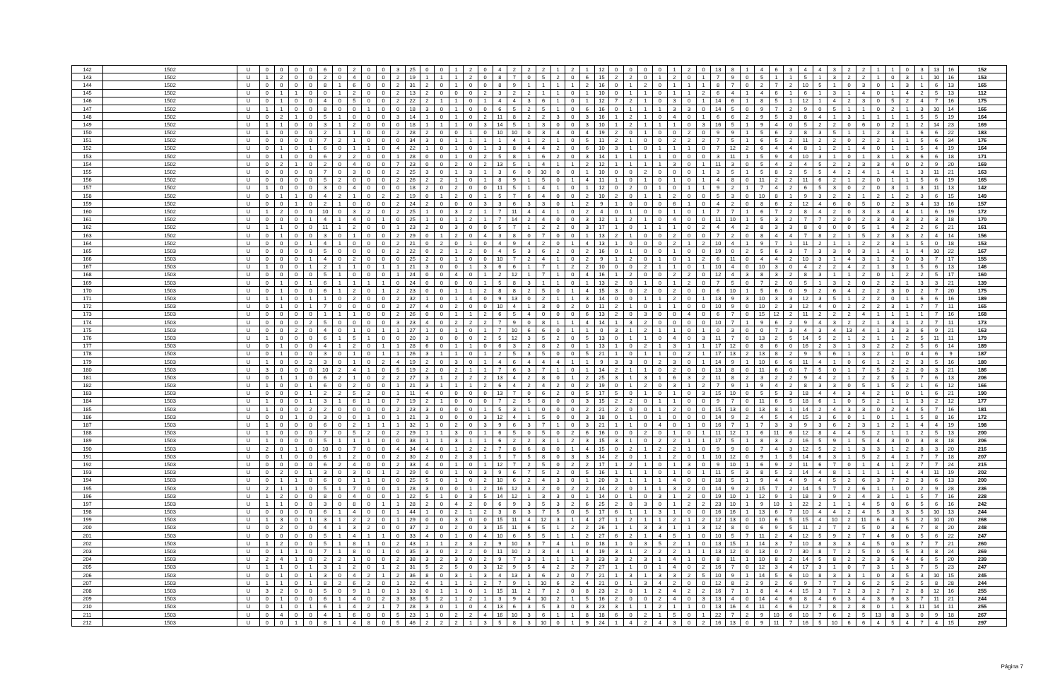| 142 | 1502 | U | 0 | 0 | 0 | 0 | 6 | 0 | 2 | 0 | 0 | 3 | 25 | 0 | 0 | 1 | 2 | 0 | 4 | 2 | 2 | 2 | 1 | 2 | 1 | 12 | 0 | 0 | 0 | 0 | 1 | 2 | 0 | 13 | 8 | 1 | 4 | 6 | 3 | 4 | 4 | 3 | 2 | 2 | 1 | 1 | 0 | 3 | 13 | 16 | 152 |
| 143 | 1502 | U | 1 | 2 | 0 | 0 | 2 | 0 | 4 | 0 | 0 | 2 | 19 | 1 | 1 | 1 | 2 | 0 | 8 | 7 | 0 | 5 | 2 | 0 | 6 | 15 | 2 | 2 | 0 | 1 | 2 | 0 | 1 | 7 | 9 | 0 | 5 | 1 | 1 | 5 | 1 | 3 | 2 | 2 | 1 | 0 | 3 | 1 | 10 | 16 | 153 |
| 144 | 1502 | U | 0 | 0 | 0 | 0 | 8 | 1 | 6 | 0 | 0 | 2 | 31 | 2 | 0 | 1 | 0 | 0 | 8 | 9 | 1 | 1 | 1 | 1 | 2 | 16 | 0 | 1 | 2 | 0 | 1 | 1 | 1 | 8 | 7 | 0 | 2 | 7 | 2 | 10 | 5 | 1 | 0 | 3 | 0 | 1 | 3 | 1 | 6 | 13 | 165 |
| 145 | 1502 | U | 0 | 1 | 1 | 0 | 0 | 1 | 2 | 0 | 0 | 2 | 13 | 2 | 0 | 0 | 0 | 2 | 3 | 2 | 2 | 1 | 1 | 0 | 1 | 10 | 0 | 1 | 1 | 0 | 1 | 1 | 2 | 6 | 4 | 1 | 4 | 6 | 1 | 6 | 1 | 3 | 1 | 4 | 0 | 1 | 4 | 2 | 5 | 13 | 112 |
| 146 | 1502 | U | 0 | 1 | 0 | 0 | 4 | 0 | 5 | 0 | 0 | 2 | 22 | 2 | 1 | 1 | 0 | 1 | 4 | 4 | 3 | 6 | 1 | 0 | 1 | 12 | 7 | 2 | 1 | 0 | 3 | 0 | 1 | 14 | 6 | 1 | 8 | 5 | 1 | 12 | 1 | 4 | 2 | 3 | 0 | 5 | 2 | 4 | 7 | 16 | 175 |
| 147 | 1502 | U | 1 | 1 | 0 | 0 | 8 | 0 | 0 | 1 | 0 | 0 | 18 | 3 | 0 | 1 | 0 | 0 | 6 | 5 | 2 | 5 | 1 | 0 | 6 | 16 | 0 | 1 | 1 | 1 | 3 | 3 | 0 | 14 | 5 | 0 | 9 | 7 | 2 | 9 | 0 | 5 | 1 | 1 | 0 | 2 | 1 | 3 | 10 | 14 | 166 |
| 148 | 1502 | U | 0 | 2 | 1 | 0 | 5 | 1 | 0 | 0 | 0 | 3 | 14 | 1 | 0 | 1 | 0 | 2 | 11 | 8 | 2 | 2 | 3 | 0 | 3 | 16 | 1 | 2 | 1 | 0 | 4 | 0 | 1 | 6 | 6 | 2 | 9 | 5 | 3 | 8 | 4 | 1 | 3 | 1 | 1 | 1 | 1 | 5 | 5 | 19 | 164 |
| 149 | 1502 | U | 1 | 1 | 0 | 0 | 3 | 1 | 2 | 0 | 0 | 0 | 18 | 1 | 1 | 1 | 0 | 3 | 14 | 5 | 1 | 3 | 0 | 0 | 3 | 10 | 1 | 2 | 1 | 1 | 1 | 0 | 3 | 16 | 5 | 1 | 9 | 4 | 0 | 5 | 2 | 2 | 0 | 6 | 0 | 2 | 1 | 2 | 14 | 23 | 169 |
| 150 | 1502 | U | 1 | 0 | 0 | 0 | 2 | 1 | 1 | 0 | 0 | 2 | 28 | 2 | 0 | 0 | 1 | 0 | 10 | 10 | 0 | 3 | 4 | 0 | 4 | 19 | 2 | 0 | 1 | 0 | 0 | 2 | 0 | 9 | 9 | 1 | 5 | 6 | 2 | 8 | 3 | 5 | 1 | 1 | 2 | 3 | 1 | 6 | 6 | 22 | 183 |
| 151 | 1502 | U | 0 | 0 | 0 | 0 | 7 | 2 | 1 | 0 | 0 | 0 | 34 | 3 | 0 | 1 | 1 | 1 | 1 | 4 | 1 | 2 | 1 | 0 | 5 | 11 | 2 | 1 | 0 | 0 | 2 | 2 | 2 | 7 | 5 | 1 | 6 | 5 | 2 | 11 | 2 | 2 | 0 | 2 | 2 | 1 | 1 | 5 | 6 | 34 | 176 |
| 152 | 1502 | U | 0 | 1 | 0 | 1 | 6 | 0 | 1 | 1 | 0 | 4 | 22 | 1 | 0 | 1 | 0 | 1 | 3 | 8 | 4 | 4 | 2 | 0 | 6 | 10 | 3 | 1 | 0 | 1 | 1 | 1 | 0 | 7 | 12 | 2 | 6 | 4 | 4 | 8 | 1 | 2 | 1 | 4 | 0 | 1 | 1 | 5 | 4 | 19 | 164 |
| 153 | 1502 | U | 0 | 1 | 0 | 0 | 6 | 2 | 2 | 0 | 0 | 1 | 28 | 0 | 0 | 1 | 0 | 2 | 5 | 8 | 1 | 6 | 2 | 0 | 3 | 14 | 1 | 1 | 1 | 1 | 0 | 0 | 0 | 3 | 11 | 1 | 5 | 9 | 4 | 10 | 3 | 1 | 0 | 1 | 3 | 1 | 3 | 6 | 6 | 18 | 171 |
| 154 | 1502 | U | 0 | 2 | 1 | 0 | 2 | 0 | 4 | 0 | 0 | 7 | 23 | 0 | 0 | 2 | 0 | 2 | 13 | 5 | 1 | 4 | 1 | 1 | 2 | 12 | 1 | 1 | 1 | 1 | 3 | 0 | 1 | 11 | 3 | 0 | 5 | 4 | 2 | 4 | 5 | 2 | 2 | 3 | 3 | 4 | 0 | 2 | 9 | 20 | 169 |
| 155 | 1502 | U | 0 | 0 | 0 | 0 | 7 | 0 | 3 | 0 | 0 | 2 | 25 | 3 | 0 | 1 | 3 | 1 | 3 | 6 | 0 | 10 | 0 | 0 | 1 | 10 | 0 | 0 | 2 | 0 | 0 | 0 | 1 | 3 | 5 | 1 | 5 | 8 | 2 | 5 | 5 | 4 | 2 | 4 | 1 | 4 | 1 | 3 | 11 | 21 | 163 |
| 156 | 1502 | U | 0 | 0 | 0 | 0 | 5 | 2 | 0 | 0 | 0 | 2 | 26 | 2 | 2 | 1 | 0 | 1 | 8 | 9 | 1 | 5 | 0 | 1 | 4 | 11 | 1 | 0 | 1 | 0 | 1 | 0 | 1 | 4 | 8 | 0 | 11 | 2 | 2 | 11 | 6 | 2 | 1 | 2 | 0 | 1 | 1 | 5 | 6 | 19 | 165 |
| 157 | 1502 | U | 1 | 0 | 0 | 0 | 3 | 0 | 4 | 0 | 0 | 0 | 18 | 2 | 0 | 2 | 0 | 0 | 11 | 5 | 1 | 4 | 1 | 0 | 1 | 12 | 0 | 2 | 0 | 1 | 0 | 1 | 1 | 9 | 2 | 1 | 7 | 4 | 2 | 6 | 5 | 3 | 0 | 2 | 0 | 3 | 1 | 3 | 11 | 13 | 142 |
| 158 | 1502 | U | 0 | 1 | 1 | 0 | 4 | 2 | 1 | 0 | 2 | 2 | 19 | 0 | 1 | 2 | 0 | 1 | 5 | 7 | 6 | 4 | 0 | 0 | 2 | 10 | 2 | 0 | 1 | 1 | 2 | 0 | 0 | 5 | 3 | 0 | 10 | 8 | 1 | 9 | 3 | 2 | 2 | 1 | 2 | 1 | 2 | 3 | 6 | 15 | 149 |
| 159 | 1502 | U | 0 | 0 | 1 | 0 | 2 | 1 | 0 | 0 | 0 | 2 | 24 | 2 | 0 | 0 | 0 | 3 | 3 | 6 | 3 | 3 | 0 | 1 | 2 | 9 | 1 | 0 | 0 | 0 | 6 | 1 | 0 | 4 | 2 | 0 | 8 | 6 | 2 | 12 | 4 | 6 | 0 | 5 | 0 | 2 | 3 | 4 | 13 | 16 | 157 |
| 160 | 1502 | U | 1 | 2 | 0 | 0 | 10 | 0 | 3 | 2 | 0 | 2 | 25 | 1 | 0 | 3 | 2 | 1 | 7 | 11 | 4 | 4 | 1 | 0 | 2 | 4 | 0 | 1 | 0 | 0 | 1 | 0 | 1 | 7 | 7 | 1 | 6 | 7 | 2 | 8 | 4 | 2 | 0 | 3 | 3 | 4 | 4 | 1 | 6 | 19 | 172 |
| 161 | 1502 | U | 0 | 0 | 0 | 1 | 4 | 1 | 4 | 0 | 1 | 0 | 25 | 1 | 0 | 1 | 2 | 1 | 7 | 14 | 2 | 4 | 0 | 0 | 3 | 12 | 1 | 2 | 1 | 0 | 4 | 0 | 0 | 11 | 10 | 1 | 5 | 3 | 2 | 7 | 7 | 2 | 0 | 2 | 3 | 0 | 3 | 2 | 3 | 18 | 170 |
| 162 | 1502 | U | 1 | 1 | 0 | 0 | 11 | 1 | 2 | 0 | 0 | 1 | 23 | 2 | 0 | 3 | 0 | 0 | 5 | 7 | 1 | 2 | 2 | 0 | 3 | 17 | 1 | 0 | 1 | 1 | 1 | 0 | 2 | 4 | 4 | 2 | 8 | 3 | 3 | 8 | 0 | 0 | 0 | 5 | 1 | 4 | 2 | 2 | 6 | 21 | 161 |
| 163 | 1502 | U | 0 | 1 | 0 | 0 | 3 | 0 | 1 | 0 | 0 | 2 | 29 | 0 | 1 | 2 | 0 | 4 | 3 | 8 | 0 | 7 | 0 | 0 | 1 | 13 | 2 | 1 | 0 | 0 | 2 | 0 | 0 | 7 | 2 | 0 | 8 | 4 | 4 | 7 | 8 | 2 | 1 | 5 | 2 | 3 | 3 | 2 | 4 | 14 | 156 |
| 164 | 1502 | U | 0 | 0 | 0 | 1 | 4 | 1 | 0 | 0 | 0 | 2 | 21 | 0 | 2 | 0 | 1 | 0 | 4 | 9 | 4 | 2 | 0 | 1 | 4 | 13 | 1 | 0 | 0 | 0 | 2 | 1 | 2 | 10 | 4 | 1 | 9 | 7 | 1 | 11 | 2 | 1 | 1 | 2 | 2 | 3 | 1 | 5 | 0 | 18 | 153 |
| 165 | 1503 | U | 0 | 0 | 0 | 0 | 5 | 0 | 0 | 0 | 0 | 2 | 22 | 0 | 2 | 1 | 2 | 0 | 4 | 5 | 3 | 6 | 2 | 0 | 2 | 16 | 0 | 1 | 0 | 0 | 1 | 0 | 0 | 19 | 0 | 2 | 5 | 6 | 3 | 7 | 3 | 3 | 0 | 3 | 1 | 4 | 1 | 4 | 10 | 22 | 167 |
| 166 | 1503 | U | 0 | 0 | 0 | 1 | 4 | 0 | 2 | 0 | 0 | 0 | 25 | 2 | 0 | 1 | 0 | 0 | 10 | 7 | 2 | 4 | 1 | 0 | 2 | 9 | 1 | 2 | 0 | 1 | 0 | 1 | 2 | 6 | 11 | 0 | 4 | 4 | 2 | 10 | 3 | 1 | 4 | 3 | 1 | 2 | 0 | 3 | 7 | 17 | 155 |
| 167 | 1503 | U | 1 | 0 | 0 | 1 | 2 | 1 | 1 | 0 | 1 | 1 | 21 | 3 | 0 | 0 | 1 | 3 | 6 | 6 | 1 | 7 | 1 | 2 | 2 | 10 | 0 | 0 | 2 | 1 | 1 | 0 | 1 | 10 | 4 | 0 | 10 | 3 | 0 | 4 | 2 | 2 | 4 | 2 | 1 | 3 | 1 | 5 | 6 | 13 | 146 |
| 168 | 1503 | U | 0 | 0 | 0 | 0 | 5 | 1 | 0 | 0 | 0 | 1 | 24 | 0 | 0 | 4 | 0 | 1 | 2 | 12 | 1 | 7 | 1 | 0 | 4 | 16 | 1 | 2 | 0 | 0 | 2 | 2 | 0 | 12 | 4 | 3 | 8 | 3 | 2 | 8 | 3 | 1 | 1 | 2 | 0 | 1 | 2 | 2 | 5 | 17 | 160 |
| 169 | 1503 | U | 0 | 1 | 0 | 1 | 6 | 1 | 1 | 1 | 1 | 0 | 24 | 0 | 0 | 0 | 0 | 1 | 5 | 8 | 3 | 1 | 1 | 0 | 1 | 13 | 2 | 0 | 1 | 0 | 1 | 2 | 0 | 7 | 5 | 0 | 7 | 2 | 0 | 5 | 1 | 3 | 2 | 0 | 2 | 2 | 1 | 3 | 3 | 21 | 139 |
| 170 | 1503 | U | 0 | 1 | 0 | 0 | 6 | 1 | 2 | 0 | 1 | 2 | 23 | 0 | 0 | 1 | 1 | 2 | 8 | 8 | 2 | 5 | 0 | 1 | 4 | 15 | 3 | 0 | 2 | 0 | 2 | 0 | 0 | 6 | 10 | 1 | 5 | 6 | 0 | 9 | 2 | 6 | 4 | 2 | 2 | 3 | 0 | 2 | 7 | 20 | 175 |
| 171 | 1503 | U | 1 | 1 | 0 | 1 | 1 | 0 | 2 | 0 | 0 | 2 | 32 | 1 | 0 | 1 | 4 | 0 | 9 | 13 | 0 | 2 | 1 | 1 | 3 | 14 | 0 | 0 | 1 | 1 | 2 | 0 | 1 | 13 | 9 | 3 | 10 | 3 | 3 | 12 | 3 | 5 | 1 | 2 | 2 | 0 | 1 | 6 | 6 | 16 | 189 |
| 172 | 1503 | U | 0 | 1 | 0 | 1 | 7 | 0 | 0 | 0 | 0 | 2 | 27 | 4 | 0 | 2 | 0 | 0 | 10 | 4 | 1 | 3 | 0 | 2 | 0 | 11 | 2 | 1 | 0 | 1 | 1 | 0 | 0 | 10 | 9 | 0 | 10 | 2 | 3 | 12 | 4 | 0 | 2 | 2 | 2 | 3 | 1 | 7 | 7 | 11 | 165 |
| 173 | 1503 | U | 0 | 0 | 0 | 0 | 1 | 1 | 1 | 0 | 0 | 2 | 26 | 0 | 0 | 1 | 1 | 2 | 6 | 5 | 4 | 0 | 0 | 0 | 6 | 13 | 2 | 0 | 3 | 0 | 0 | 4 | 0 | 6 | 7 | 0 | 15 | 12 | 2 | 11 | 2 | 2 | 2 | 4 | 1 | 1 | 1 | 1 | 7 | 16 | 168 |
| 174 | 1503 | U | 0 | 0 | 0 | 2 | 5 | 0 | 0 | 0 | 0 | 3 | 23 | 4 | 0 | 2 | 2 | 2 | 7 | 9 | 0 | 8 | 1 | 1 | 4 | 14 | 1 | 3 | 2 | 0 | 0 | 0 | 0 | 10 | 7 | 1 | 9 | 6 | 2 | 9 | 4 | 3 | 2 | 2 | 1 | 3 | 1 | 2 | 7 | 11 | 173 |
| 175 | 1503 | U | 0 | 0 | 2 | 0 | 4 | 0 | 1 | 0 | 1 | 1 | 27 | 1 | 0 | 1 | 0 | 1 | 7 | 10 | 6 | 6 | 0 | 1 | 1 | 0 | 3 | 1 | 2 | 1 | 1 | 0 | 1 | 0 | 3 | 0 | 0 | 7 | 3 | 4 | 3 | 4 | 13 | 4 | 1 | 3 | 3 | 6 | 9 | 21 | 163 |
| 176 | 1503 | U | 1 | 0 | 0 | 0 | 6 | 1 | 5 | 1 | 0 | 0 | 20 | 3 | 0 | 0 | 0 | 2 | 5 | 12 | 3 | 5 | 2 | 0 | 5 | 13 | 0 | 1 | 1 | 0 | 4 | 0 | 3 | 11 | 7 | 0 | 13 | 2 | 5 | 14 | 5 | 2 | 1 | 2 | 1 | 1 | 2 | 5 | 11 | 11 | 179 |
| 177 | 1503 | U | 0 | 1 | 0 | 0 | 4 | 1 | 2 | 0 | 1 | 1 | 28 | 6 | 0 | 1 | 1 | 0 | 6 | 3 | 2 | 8 | 2 | 0 | 1 | 13 | 1 | 0 | 2 | 1 | 3 | 1 | 1 | 17 | 12 | 0 | 8 | 6 | 0 | 16 | 2 | 3 | 1 | 3 | 2 | 2 | 2 | 5 | 6 | 14 | 189 |
| 178 | 1503 | U | 0 | 1 | 0 | 0 | 3 | 0 | 1 | 0 | 1 | 1 | 26 | 3 | 1 | 1 | 0 | 1 | 2 | 5 | 3 | 5 | 0 | 0 | 5 | 21 | 1 | 0 | 1 | 1 | 0 | 2 | 1 | 17 | 13 | 2 | 13 | 8 | 2 | 9 | 5 | 6 | 1 | 3 | 2 | 1 | 0 | 4 | 6 | 9 | 187 |
| 179 | 1503 | U | 1 | 0 | 0 | 2 | 3 | 0 | 1 | 0 | 2 | 4 | 19 | 2 | 0 | 3 | 0 | 1 | 4 | 6 | 4 | 4 | 4 | 1 | 1 | 9 | 3 | 3 | 0 | 2 | 3 | 0 | 1 | 14 | 9 | 1 | 10 | 6 | 6 | 11 | 4 | 1 | 0 | 6 | 1 | 2 | 2 | 3 | 5 | 16 | 180 |
| 180 | 1503 | U | 3 | 0 | 0 | 0 | 10 | 2 | 4 | 1 | 0 | 5 | 19 | 2 | 0 | 2 | 1 | 1 | 7 | 6 | 3 | 7 | 1 | 0 | 1 | 14 | 2 | 1 | 1 | 0 | 2 | 0 | 0 | 13 | 8 | 0 | 11 | 6 | 0 | 7 | 5 | 0 | 1 | 7 | 5 | 2 | 2 | 0 | 3 | 21 | 186 |
| 181 | 1503 | U | 0 | 1 | 1 | 0 | 6 | 2 | 1 | 0 | 2 | 2 | 27 | 3 | 1 | 2 | 2 | 2 | 13 | 4 | 2 | 8 | 0 | 1 | 2 | 25 | 3 | 1 | 3 | 1 | 6 | 3 | 2 | 11 | 8 | 2 | 3 | 2 | 2 | 9 | 4 | 2 | 1 | 2 | 2 | 5 | 1 | 7 | 6 | 13 | 206 |
| 182 | 1503 | U | 1 | 0 | 0 | 1 | 6 | 0 | 2 | 0 | 0 | 1 | 21 | 3 | 1 | 1 | 1 | 2 | 6 | 4 | 2 | 4 | 2 | 0 | 2 | 19 | 0 | 1 | 2 | 0 | 3 | 1 | 2 | 7 | 9 | 1 | 9 | 4 | 2 | 8 | 3 | 3 | 0 | 5 | 1 | 5 | 2 | 1 | 6 | 12 | 166 |
| 183 | 1503 | U | 0 | 0 | 0 | 1 | 2 | 2 | 5 | 2 | 0 | 1 | 11 | 4 | 0 | 0 | 0 | 0 | 13 | 7 | 0 | 6 | 2 | 0 | 5 | 17 | 5 | 0 | 1 | 0 | 1 | 0 | 3 | 15 | 10 | 0 | 5 | 5 | 3 | 18 | 4 | 4 | 3 | 4 | 2 | 1 | 0 | 1 | 6 | 21 | 190 |
| 184 | 1503 | U | 1 | 0 | 0 | 1 | 3 | 1 | 6 | 1 | 0 | 7 | 19 | 2 | 1 | 0 | 0 | 0 | 7 | 2 | 5 | 8 | 0 | 0 | 3 | 15 | 2 | 2 | 0 | 1 | 1 | 0 | 0 | 9 | 7 | 0 | 11 | 6 | 5 | 18 | 6 | 1 | 0 | 5 | 2 | 1 | 1 | 3 | 2 | 12 | 177 |
| 185 | 1503 | U | 1 | 0 | 0 | 2 | 2 | 0 | 0 | 0 | 0 | 2 | 23 | 3 | 0 | 0 | 0 | 1 | 5 | 3 | 1 | 0 | 0 | 0 | 2 | 21 | 2 | 0 | 0 | 1 | 2 | 0 | 0 | 15 | 13 | 0 | 13 | 8 | 1 | 14 | 2 | 4 | 3 | 3 | 0 | 2 | 4 | 5 | 7 | 16 | 181 |
| 186 | 1503 | U | 0 | 0 | 1 | 0 | 3 | 0 | 0 | 1 | 0 | 1 | 21 | 3 | 0 | 0 | 0 | 3 | 12 | 4 | 1 | 5 | 0 | 0 | 3 | 18 | 0 | 1 | 0 | 1 | 0 | 0 | 0 | 14 | 9 | 2 | 4 | 5 | 4 | 15 | 3 | 6 | 0 | 1 | 0 | 1 | 1 | 5 | 8 | 16 | 172 |
| 187 | 1503 | U | 1 | 0 | 0 | 0 | 6 | 0 | 2 | 1 | 1 | 1 | 32 | 1 | 0 | 2 | 0 | 3 | 9 | 6 | 3 | 7 | 1 | 0 | 3 | 21 | 1 | 1 | 0 | 4 | 0 | 1 | 0 | 16 | 7 | 1 | 7 | 3 | 3 | 9 | 3 | 6 | 2 | 3 | 1 | 2 | 1 | 4 | 4 | 19 | 198 |
| 188 | 1503 | U | 1 | 0 | 0 | 0 | 7 | 0 | 5 | 2 | 0 | 2 | 29 | 1 | 1 | 3 | 0 | 1 | 6 | 5 | 0 | 5 | 0 | 2 | 6 | 16 | 0 | 0 | 2 | 0 | 1 | 0 | 1 | 11 | 12 | 1 | 6 | 11 | 6 | 12 | 8 | 4 | 4 | 5 | 2 | 1 | 1 | 2 | 5 | 13 | 200 |
| 189 | 1503 | U | 1 | 0 | 0 | 0 | 5 | 1 | 1 | 1 | 0 | 0 | 38 | 1 | 1 | 3 | 1 | 1 | 6 | 2 | 2 | 3 | 1 | 2 | 3 | 15 | 3 | 1 | 0 | 2 | 2 | 1 | 1 | 17 | 5 | 1 | 8 | 3 | 2 | 16 | 5 | 9 | 1 | 5 | 4 | 3 | 0 | 3 | 8 | 18 | 206 |
| 190 | 1503 | U | 2 | 0 | 1 | 0 | 10 | 0 | 7 | 0 | 0 | 4 | 34 | 4 | 0 | 1 | 2 | 2 | 7 | 8 | 6 | 8 | 0 | 1 | 4 | 15 | 0 | 2 | 1 | 2 | 2 | 1 | 0 | 9 | 9 | 0 | 7 | 4 | 3 | 12 | 5 | 2 | 1 | 3 | 3 | 1 | 2 | 8 | 3 | 20 | 216 |
| 191 | 1503 | U | 0 | 1 | 0 | 0 | 6 | 1 | 2 | 0 | 0 | 2 | 30 | 2 | 0 | 2 | 3 | 1 | 5 | 7 | 5 | 8 | 0 | 3 | 3 | 14 | 2 | 0 | 1 | 1 | 2 | 0 | 1 | 10 | 12 | 0 | 9 | 1 | 5 | 14 | 6 | 3 | 1 | 5 | 2 | 4 | 1 | 7 | 7 | 18 | 207 |
| 192 | 1503 | U | 0 | 0 | 0 | 0 | 6 | 2 | 4 | 0 | 0 | 2 | 33 | 4 | 0 | 1 | 0 | 1 | 12 | 7 | 2 | 5 | 0 | 2 | 2 | 17 | 1 | 2 | 1 | 0 | 1 | 3 | 0 | 9 | 10 | 1 | 6 | 9 | 2 | 11 | 6 | 7 | 0 | 1 | 4 | 1 | 2 | 7 | 7 | 24 | 215 |
| 193 | 1503 | U | 0 | 2 | 0 | 1 | 3 | 0 | 3 | 0 | 1 | 2 | 29 | 0 | 0 | 1 | 0 | 3 | 9 | 6 | 7 | 5 | 2 | 0 | 5 | 16 | 1 | 1 | 1 | 0 | 1 | 0 | 1 | 11 | 5 | 3 | 8 | 5 | 2 | 14 | 4 | 8 | 1 | 1 | 1 | 1 | 4 | 4 | 11 | 19 | 202 |
| 194 | 1503 | U | 0 | 1 | 1 | 0 | 6 | 0 | 1 | 1 | 0 | 0 | 25 | 5 | 0 | 1 | 0 | 2 | 10 | 6 | 2 | 4 | 3 | 0 | 1 | 20 | 3 | 1 | 1 | 1 | 4 | 0 | 0 | 18 | 5 | 1 | 9 | 4 | 4 | 9 | 4 | 5 | 2 | 6 | 3 | 7 | 2 | 3 | 6 | 13 | 200 |
| 195 | 1503 | U | 2 | 1 | 1 | 0 | 5 | 1 | 7 | 0 | 0 | 1 | 28 | 3 | 0 | 0 | 1 | 2 | 16 | 12 | 3 | 2 | 0 | 2 | 2 | 14 | 2 | 0 | 1 | 1 | 3 | 2 | 0 | 14 | 9 | 2 | 15 | 7 | 2 | 14 | 5 | 7 | 2 | 6 | 1 | 1 | 0 | 2 | 9 | 28 | 236 |
| 196 | 1503 | U | 1 | 2 | 0 | 0 | 8 | 0 | 4 | 0 | 0 | 1 | 22 | 5 | 1 | 0 | 3 | 5 | 14 | 12 | 1 | 3 | 3 | 0 | 1 | 14 | 0 | 1 | 0 | 3 | 1 | 2 | 0 | 19 | 10 | 1 | 12 | 9 | 1 | 18 | 3 | 9 | 2 | 4 | 3 | 1 | 1 | 5 | 7 | 16 | 228 |
| 197 | 1503 | U | 1 | 1 | 0 | 0 | 3 | 0 | 8 | 0 | 1 | 1 | 28 | 2 | 0 | 4 | 2 | 0 | 6 | 9 | 3 | 5 | 3 | 2 | 6 | 25 | 2 | 0 | 3 | 0 | 1 | 2 | 2 | 23 | 10 | 1 | 9 | 10 | 1 | 22 | 2 | 1 | 1 | 4 | 5 | 0 | 6 | 5 | 6 | 16 | 242 |
| 198 | 1503 | U | 0 | 0 | 0 | 0 | 6 | 1 | 4 | 0 | 0 | 1 | 44 | 1 | 0 | 2 | 1 | 2 | 3 | 8 | 3 | 7 | 5 | 0 | 5 | 17 | 6 | 1 | 1 | 3 | 1 | 0 | 0 | 16 | 16 | 1 | 13 | 6 | 7 | 10 | 4 | 4 | 2 | 4 | 5 | 3 | 3 | 5 | 10 | 13 | 244 |
| 199 | 1503 | U | 1 | 3 | 0 | 1 | 3 | 1 | 2 | 2 | 0 | 1 | 29 | 0 | 0 | 3 | 0 | 0 | 15 | 11 | 4 | 12 | 3 | 1 | 4 | 27 | 1 | 2 | 1 | 1 | 2 | 1 | 2 | 12 | 13 | 0 | 10 | 6 | 5 | 15 | 4 | 10 | 2 | 11 | 6 | 4 | 5 | 2 | 10 | 20 | 268 |
| 200 | 1503 | U | 0 | 2 | 0 | 0 | 4 | 1 | 3 | 2 | 0 | 0 | 37 | 2 | 0 | 2 | 0 | 3 | 15 | 11 | 6 | 5 | 1 | 2 | 2 | 26 | 1 | 1 | 3 | 3 | 1 | 1 | 3 | 12 | 8 | 0 | 6 | 9 | 5 | 11 | 2 | 7 | 2 | 5 | 0 | 3 | 6 | 7 | 8 | 20 | 248 |
| 201 | 1503 | U | 0 | 0 | 0 | 0 | 5 | 1 | 4 | 1 | 1 | 0 | 33 | 4 | 0 | 1 | 0 | 4 | 10 | 6 | 5 | 5 | 1 | 1 | 2 | 27 | 6 | 2 | 1 | 4 | 5 | 1 | 0 | 10 | 5 | 7 | 11 | 2 | 4 | 12 | 5 | 9 | 2 | 7 | 4 | 6 | 0 | 5 | 6 | 22 | 247 |
| 202 | 1503 | U | 1 | 2 | 0 | 0 | 5 | 1 | 8 | 1 | 0 | 2 | 43 | 1 | 1 | 2 | 3 | 2 | 9 | 10 | 3 | 7 | 4 | 1 | 0 | 18 | 1 | 0 | 3 | 5 | 2 | 1 | 0 | 13 | 15 | 1 | 14 | 3 | 7 | 10 | 8 | 3 | 3 | 4 | 5 | 0 | 3 | 7 | 7 | 21 | 260 |
| 203 | 1503 | U | 0 | 1 | 1 | 0 | 7 | 1 | 8 | 0 | 1 | 0 | 35 | 3 | 0 | 2 | 2 | 0 | 11 | 10 | 2 | 3 | 4 | 1 | 4 | 19 | 3 | 1 | 2 | 2 | 2 | 1 | 1 | 13 | 12 | 0 | 13 | 0 | 7 | 30 | 8 | 7 | 2 | 5 | 0 | 5 | 5 | 3 | 8 | 24 | 269 |
| 204 | 1503 | U | 2 | 4 | 1 | 0 | 2 | 2 | 1 | 0 | 0 | 2 | 38 | 3 | 2 | 3 | 0 | 2 | 9 | 7 | 3 | 1 | 1 | 1 | 3 | 23 | 3 | 2 | 3 | 1 | 4 | 1 | 0 | 8 | 11 | 1 | 10 | 8 | 2 | 14 | 5 | 8 | 2 | 2 | 3 | 6 | 4 | 6 | 5 | 20 | 239 |
| 205 | 1503 | U | 1 | 1 | 0 | 1 | 3 | 1 | 2 | 0 | 1 | 2 | 31 | 5 | 2 | 5 | 0 | 3 | 12 | 9 | 5 | 4 | 2 | 2 | 7 | 27 | 1 | 1 | 0 | 1 | 4 | 0 | 2 | 16 | 7 | 0 | 12 | 3 | 4 | 17 | 3 | 1 | 0 | 7 | 3 | 1 | 3 | 7 | 5 | 23 | 247 |
| 206 | 1503 | U | 0 | 1 | 0 | 1 | 3 | 0 | 4 | 2 | 1 | 2 | 36 | 8 | 0 | 3 | 1 | 3 | 4 | 13 | 3 | 6 | 2 | 0 | 7 | 21 | 1 | 3 | 1 | 3 | 3 | 2 | 5 | 10 | 9 | 1 | 14 | 5 | 6 | 10 | 8 | 3 | 3 | 1 | 0 | 3 | 5 | 3 | 10 | 15 | 245 |
| 207 | 1503 | U | 1 | 1 | 0 | 1 | 8 | 2 | 6 | 2 | 0 | 1 | 22 | 4 | 1 | 1 | 1 | 2 | 7 | 9 | 1 | 10 | 6 | 2 | 4 | 21 | 0 | 1 | 3 | 4 | 2 | 0 | 0 | 12 | 8 | 2 | 9 | 2 | 6 | 9 | 7 | 7 | 3 | 6 | 2 | 5 | 2 | 5 | 8 | 28 | 244 |
| 208 | 1503 | U | 3 | 2 | 0 | 0 | 5 | 0 | 9 | 1 | 0 | 1 | 33 | 0 | 1 | 1 | 0 | 1 | 15 | 11 | 2 | 7 | 2 | 0 | 8 | 23 | 2 | 0 | 1 | 2 | 4 | 2 | 2 | 16 | 7 | 1 | 8 | 4 | 4 | 15 | 3 | 7 | 2 | 3 | 2 | 7 | 2 | 8 | 12 | 16 | 255 |
| 209 | 1503 | U | 0 | 1 | 0 | 0 | 6 | 1 | 4 | 0 | 2 | 3 | 38 | 5 | 2 | 1 | 2 | 1 | 3 | 9 | 4 | 10 | 2 | 1 | 5 | 16 | 2 | 0 | 0 | 2 | 4 | 0 | 3 | 13 | 4 | 0 | 14 | 4 | 6 | 8 | 4 | 6 | 3 | 4 | 3 | 6 | 3 | 7 | 11 | 21 | 244 |
| 210 | 1503 | U | 0 | 1 | 0 | 1 | 6 | 1 | 4 | 2 | 1 | 7 | 28 | 3 | 0 | 1 | 0 | 4 | 13 | 6 | 3 | 5 | 3 | 0 | 3 | 23 | 3 | 1 | 1 | 2 | 1 | 1 | 0 | 13 | 16 | 4 | 11 | 4 | 6 | 12 | 7 | 8 | 2 | 8 | 0 | 1 | 3 | 11 | 14 | 11 | 255 |
| 211 | 1503 | U | 0 | 4 | 0 | 0 | 4 | 1 | 6 | 0 | 0 | 5 | 23 | 1 | 0 | 2 | 2 | 4 | 16 | 10 | 3 | 6 | 1 | 1 | 8 | 18 | 6 | 0 | 2 | 1 | 5 | 0 | 1 | 22 | 7 | 2 | 9 | 10 | 6 | 10 | 7 | 6 | 2 | 5 | 13 | 8 | 3 | 0 | 9 | 18 | 267 |
| 212 | 1503 | U | 0 | 0 | 1 | 0 | 8 | 1 | 4 | 8 | 0 | 5 | 46 | 2 | 2 | 2 | 1 | 3 | 5 | 8 | 3 | 10 | 0 | 1 | 9 | 24 | 1 | 4 | 2 | 4 | 3 | 0 | 2 | 16 | 13 | 0 | 9 | 11 | 7 | 16 | 5 | 10 | 6 | 6 | 4 | 5 | 4 | 7 | 4 | 15 | 297 |
Página 7